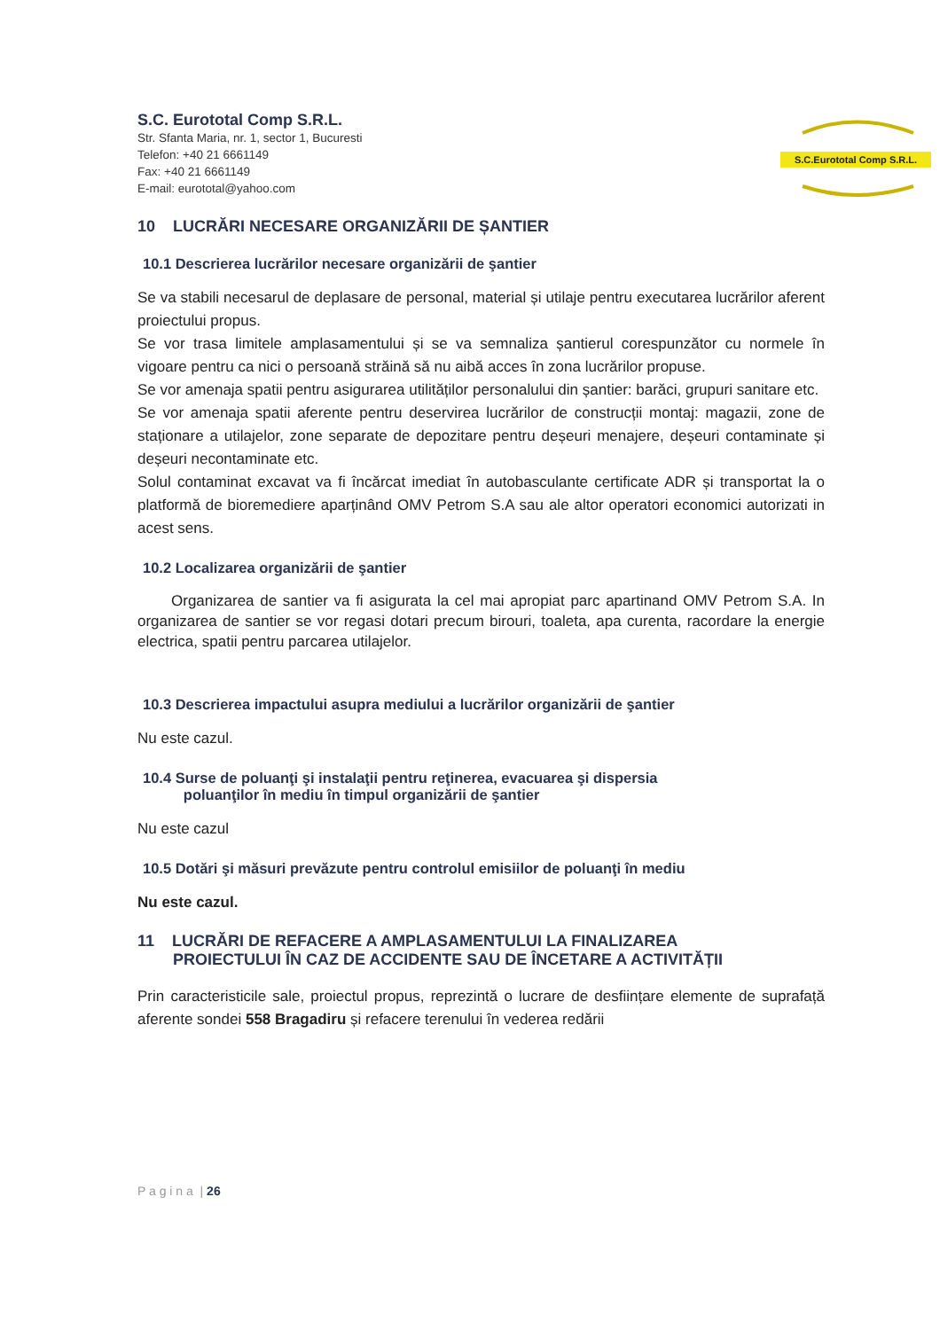S.C. Eurototal Comp S.R.L.
Str. Sfanta Maria, nr. 1, sector 1, Bucuresti
Telefon: +40 21 6661149
Fax: +40 21 6661149
E-mail: eurototal@yahoo.com
S.C.Eurototal Comp S.R.L.
10 LUCRĂRI NECESARE ORGANIZĂRII DE ȘANTIER
10.1 Descrierea lucrărilor necesare organizării de şantier
Se va stabili necesarul de deplasare de personal, material și utilaje pentru executarea lucrărilor aferent proiectului propus.
Se vor trasa limitele amplasamentului și se va semnaliza șantierul corespunzător cu normele în vigoare pentru ca nici o persoană străină să nu aibă acces în zona lucrărilor propuse.
Se vor amenaja spatii pentru asigurarea utilităților personalului din șantier: barăci, grupuri sanitare etc.
Se vor amenaja spatii aferente pentru deservirea lucrărilor de construcții montaj: magazii, zone de staționare a utilajelor, zone separate de depozitare pentru deșeuri menajere, deșeuri contaminate și deșeuri necontaminate etc.
Solul contaminat excavat va fi încărcat imediat în autobasculante certificate ADR și transportat la o platformă de bioremediere aparținând OMV Petrom S.A sau ale altor operatori economici autorizati in acest sens.
10.2 Localizarea organizării de şantier
Organizarea de santier va fi asigurata la cel mai apropiat parc apartinand OMV Petrom S.A. In organizarea de santier se vor regasi dotari precum birouri, toaleta, apa curenta, racordare la energie electrica, spatii pentru parcarea utilajelor.
10.3 Descrierea impactului asupra mediului a lucrărilor organizării de şantier
Nu este cazul.
10.4 Surse de poluanţi şi instalaţii pentru reţinerea, evacuarea şi dispersia
poluanţilor în mediu în timpul organizării de şantier
Nu este cazul
10.5 Dotări şi măsuri prevăzute pentru controlul emisiilor de poluanţi în mediu
Nu este cazul.
11 LUCRĂRI DE REFACERE A AMPLASAMENTULUI LA FINALIZAREA
PROIECTULUI ÎN CAZ DE ACCIDENTE SAU DE ÎNCETARE A ACTIVITĂȚII
Prin caracteristicile sale, proiectul propus, reprezintă o lucrare de desființare elemente de suprafață aferente sondei 558 Bragadiru și refacere terenului în vederea redării
P a g i n a | 26